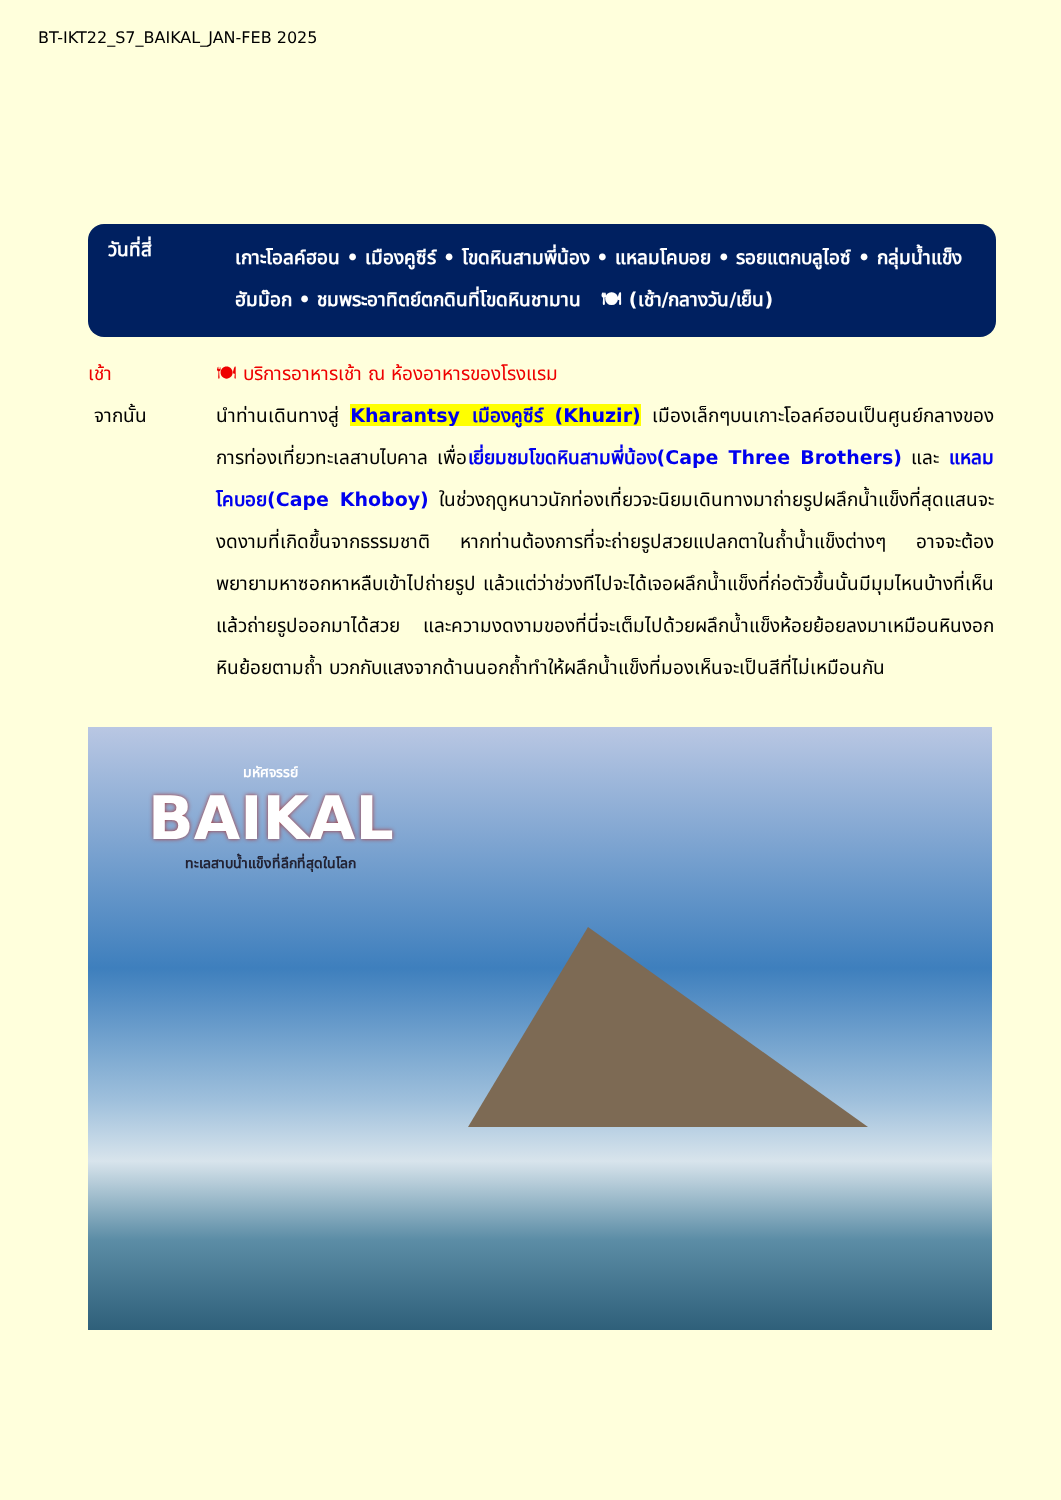BT-IKT22_S7_BAIKAL_JAN-FEB 2025
วันที่สี่
เกาะโอลค์ฮอน • เมืองคูซีร์ • โขดหินสามพี่น้อง • แหลมโคบอย • รอยแตกบลูไอซ์ • กลุ่มน้ำแข็งฮัมม๊อก • ชมพระอาทิตย์ตกดินที่โขดหินชามาน 🍽 (เช้า/กลางวัน/เย็น)
เช้า 🍽 บริการอาหารเช้า ณ ห้องอาหารของโรงแรม
จากนั้น นำท่านเดินทางสู่ Kharantsy เมืองคูซีร์ (Khuzir) เมืองเล็กๆบนเกาะโอลค์ฮอนเป็นศูนย์กลางของการท่องเที่ยวทะเลสาบไบคาล เพื่อเยี่ยมชมโขดหินสามพี่น้อง(Cape Three Brothers) และ แหลมโคบอย(Cape Khoboy) ในช่วงฤดูหนาวนักท่องเที่ยวจะนิยมเดินทางมาถ่ายรูปผลึกน้ำแข็งที่สุดแสนจะงดงามที่เกิดขึ้นจากธรรมชาติ หากท่านต้องการที่จะถ่ายรูปสวยแปลกตาในถ้ำน้ำแข็งต่างๆ อาจจะต้องพยายามหาซอกหาหลืบเข้าไปถ่ายรูป แล้วแต่ว่าช่วงทีไปจะได้เจอผลึกน้ำแข็งที่ก่อตัวขึ้นนั้นมีมุมไหนบ้างที่เห็นแล้วถ่ายรูปออกมาได้สวย และความงดงามของที่นี่จะเต็มไปด้วยผลึกน้ำแข็งห้อยย้อยลงมาเหมือนหินงอกหินย้อยตามถ้ำ บวกกับแสงจากด้านนอกถ้ำทำให้ผลึกน้ำแข็งที่มองเห็นจะเป็นสีที่ไม่เหมือนกัน
มหัศจรรย์
BAIKAL
ทะเลสาบน้ำแข็งที่ลึกที่สุดในโลก